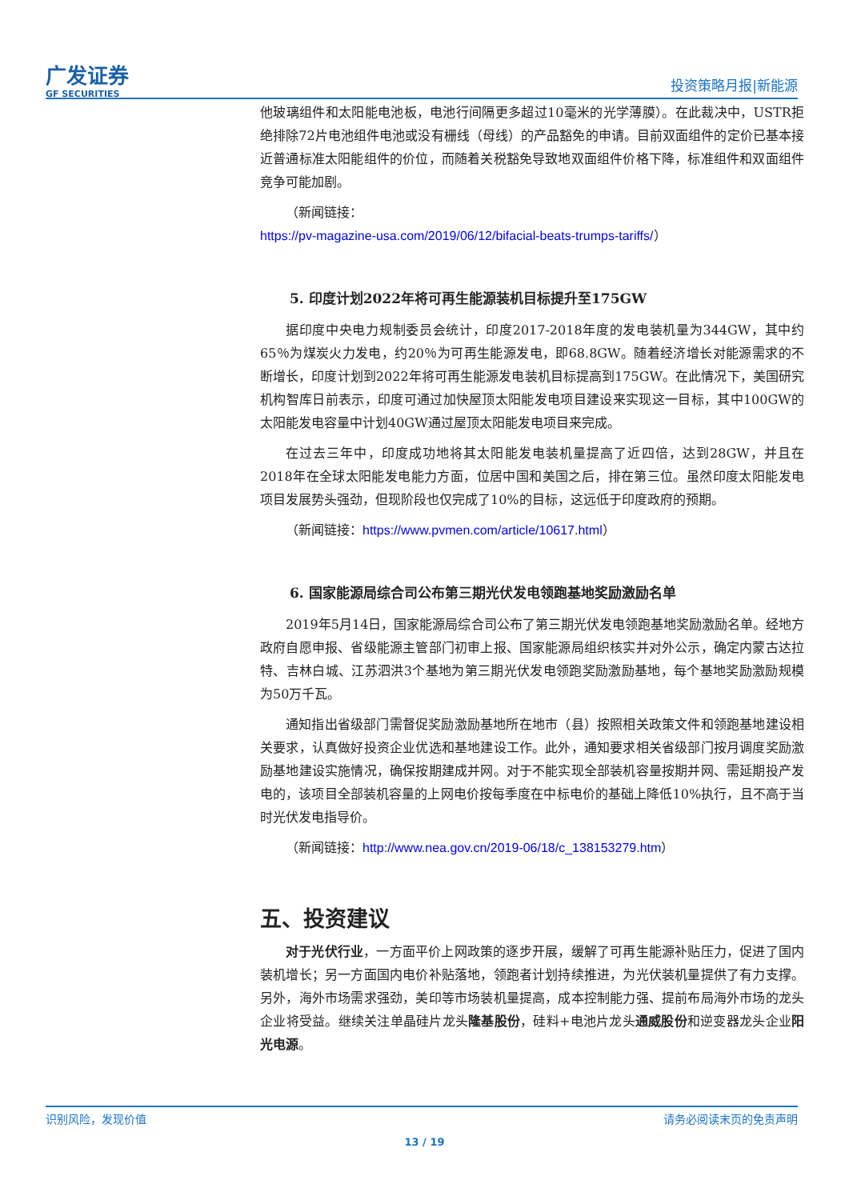广发证券
GF SECURITIES
投资策略月报|新能源
他玻璃组件和太阳能电池板，电池行间隔更多超过10毫米的光学薄膜）。在此裁决中，USTR拒绝排除72片电池组件电池或没有栅线（母线）的产品豁免的申请。目前双面组件的定价已基本接近普通标准太阳能组件的价位，而随着关税豁免导致地双面组件价格下降，标准组件和双面组件竞争可能加剧。
（新闻链接：
https://pv-magazine-usa.com/2019/06/12/bifacial-beats-trumps-tariffs/）
5. 印度计划2022年将可再生能源装机目标提升至175GW
据印度中央电力规制委员会统计，印度2017-2018年度的发电装机量为344GW，其中约65％为煤炭火力发电，约20％为可再生能源发电，即68.8GW。随着经济增长对能源需求的不断增长，印度计划到2022年将可再生能源发电装机目标提高到175GW。在此情况下，美国研究机构智库日前表示，印度可通过加快屋顶太阳能发电项目建设来实现这一目标，其中100GW的太阳能发电容量中计划40GW通过屋顶太阳能发电项目来完成。
在过去三年中，印度成功地将其太阳能发电装机量提高了近四倍，达到28GW，并且在2018年在全球太阳能发电能力方面，位居中国和美国之后，排在第三位。虽然印度太阳能发电项目发展势头强劲，但现阶段也仅完成了10%的目标，这远低于印度政府的预期。
（新闻链接：https://www.pvmen.com/article/10617.html）
6. 国家能源局综合司公布第三期光伏发电领跑基地奖励激励名单
2019年5月14日，国家能源局综合司公布了第三期光伏发电领跑基地奖励激励名单。经地方政府自愿申报、省级能源主管部门初审上报、国家能源局组织核实并对外公示，确定内蒙古达拉特、吉林白城、江苏泗洪3个基地为第三期光伏发电领跑奖励激励基地，每个基地奖励激励规模为50万千瓦。
通知指出省级部门需督促奖励激励基地所在地市（县）按照相关政策文件和领跑基地建设相关要求，认真做好投资企业优选和基地建设工作。此外，通知要求相关省级部门按月调度奖励激励基地建设实施情况，确保按期建成并网。对于不能实现全部装机容量按期并网、需延期投产发电的，该项目全部装机容量的上网电价按每季度在中标电价的基础上降低10%执行，且不高于当时光伏发电指导价。
（新闻链接：http://www.nea.gov.cn/2019-06/18/c_138153279.htm）
五、投资建议
对于光伏行业，一方面平价上网政策的逐步开展，缓解了可再生能源补贴压力，促进了国内装机增长；另一方面国内电价补贴落地，领跑者计划持续推进，为光伏装机量提供了有力支撑。另外，海外市场需求强劲，美印等市场装机量提高，成本控制能力强、提前布局海外市场的龙头企业将受益。继续关注单晶硅片龙头隆基股份，硅料+电池片龙头通威股份和逆变器龙头企业阳光电源。
识别风险，发现价值 请务必阅读末页的免责声明
13 / 19